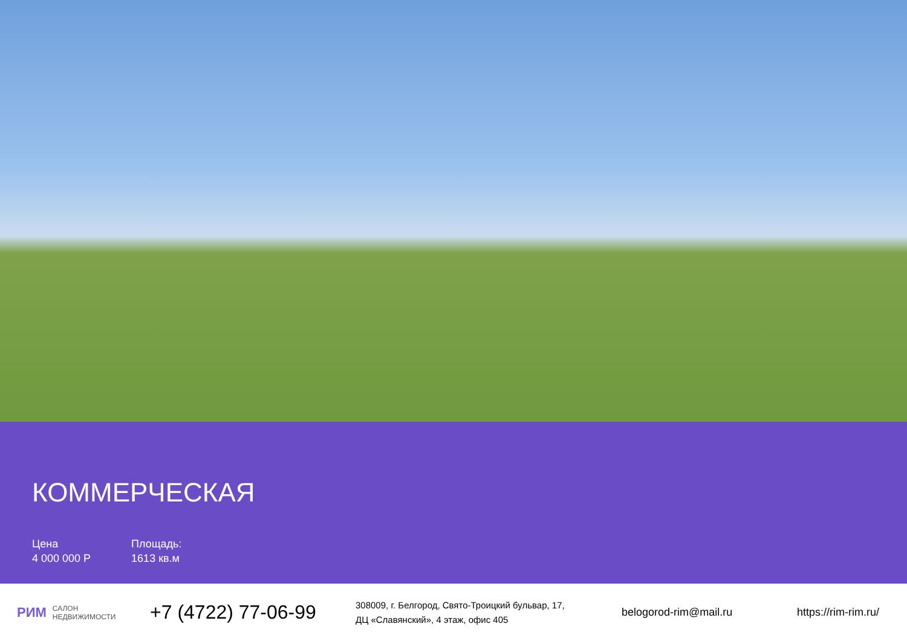КОММЕРЧЕСКАЯ
Цена
4 000 000 Р
Площадь:
1613 кв.м
РИМ САЛОН
НЕДВИЖИМОСТИ
+7 (4722) 77-06-99
308009, г. Белгород, Свято-Троицкий бульвар, 17,
ДЦ «Славянский», 4 этаж, офис 405
belogorod-rim@mail.ru https://rim-rim.ru/